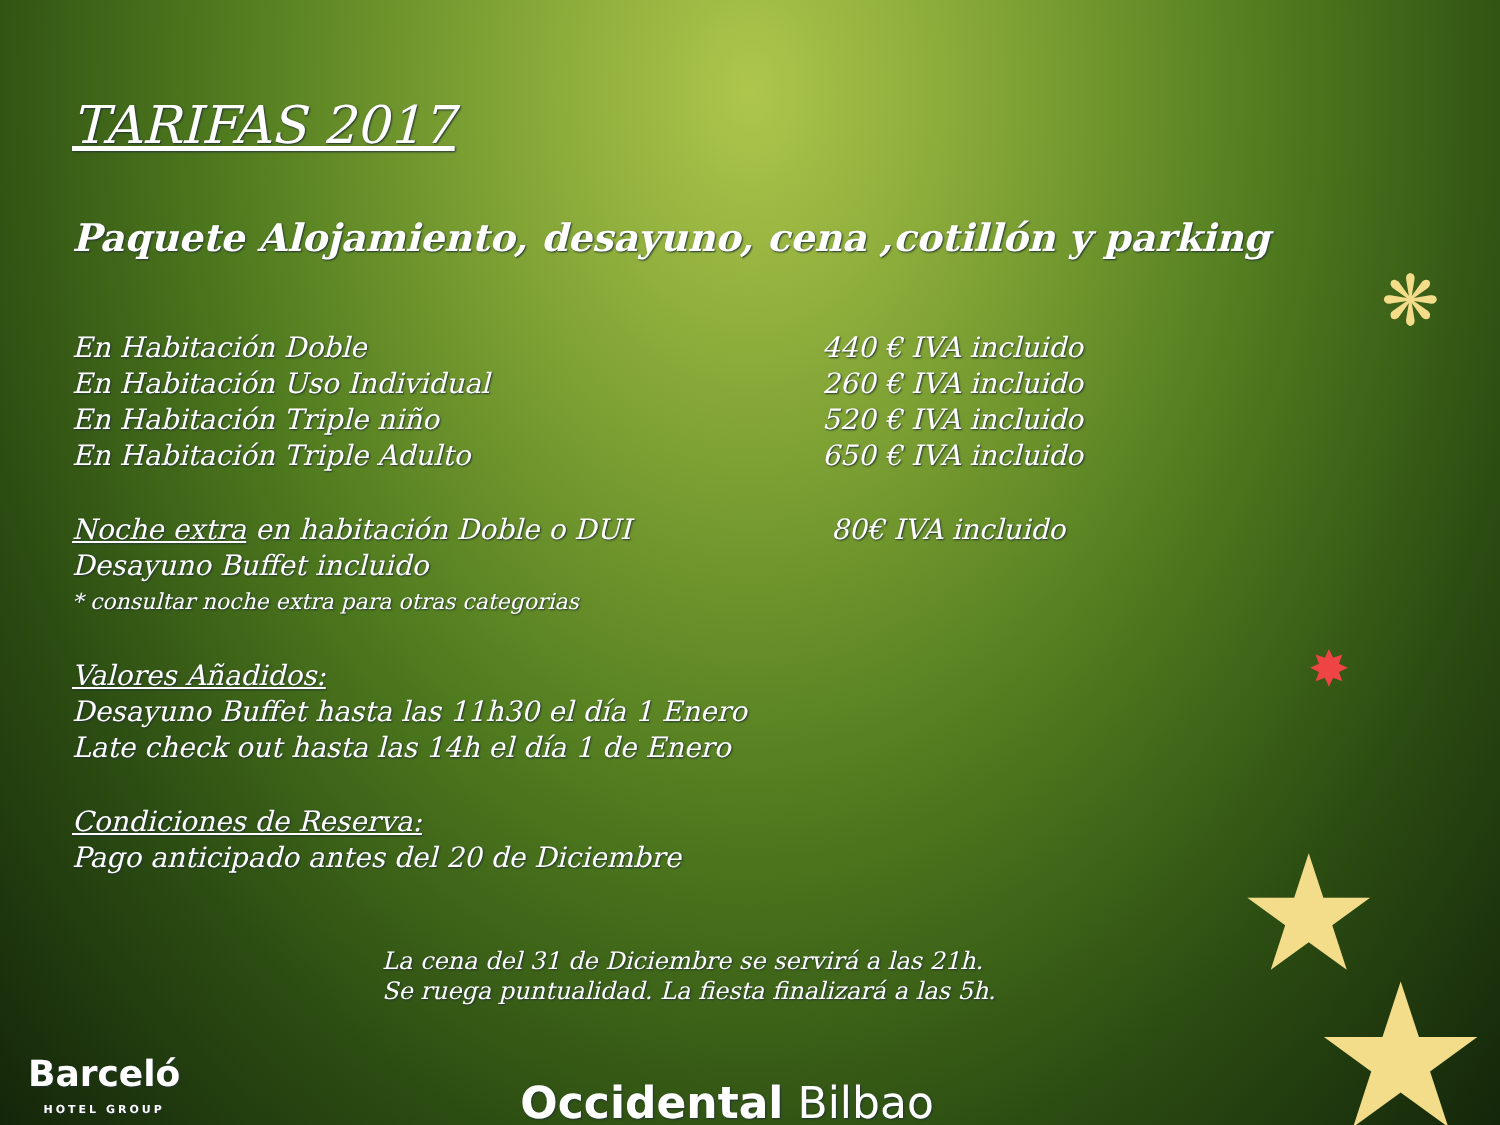❋
★
★
✸
TARIFAS 2017
Paquete Alojamiento, desayuno, cena ,cotillón y parking
En Habitación Doble 440 € IVA incluido
En Habitación Uso Individual 260 € IVA incluido
En Habitación Triple niño 520 € IVA incluido
En Habitación Triple Adulto 650 € IVA incluido
Noche extra en habitación Doble o DUI 80€ IVA incluido
Desayuno Buffet incluido
* consultar noche extra para otras categorias
Valores Añadidos:
Desayuno Buffet hasta las 11h30 el día 1 Enero
Late check out hasta las 14h el día 1 de Enero
Condiciones de Reserva:
Pago anticipado antes del 20 de Diciembre
La cena del 31 de Diciembre se servirá a las 21h.
Se ruega puntualidad. La fiesta finalizará a las 5h.
Barceló
HOTEL GROUP
Occidental Bilbao